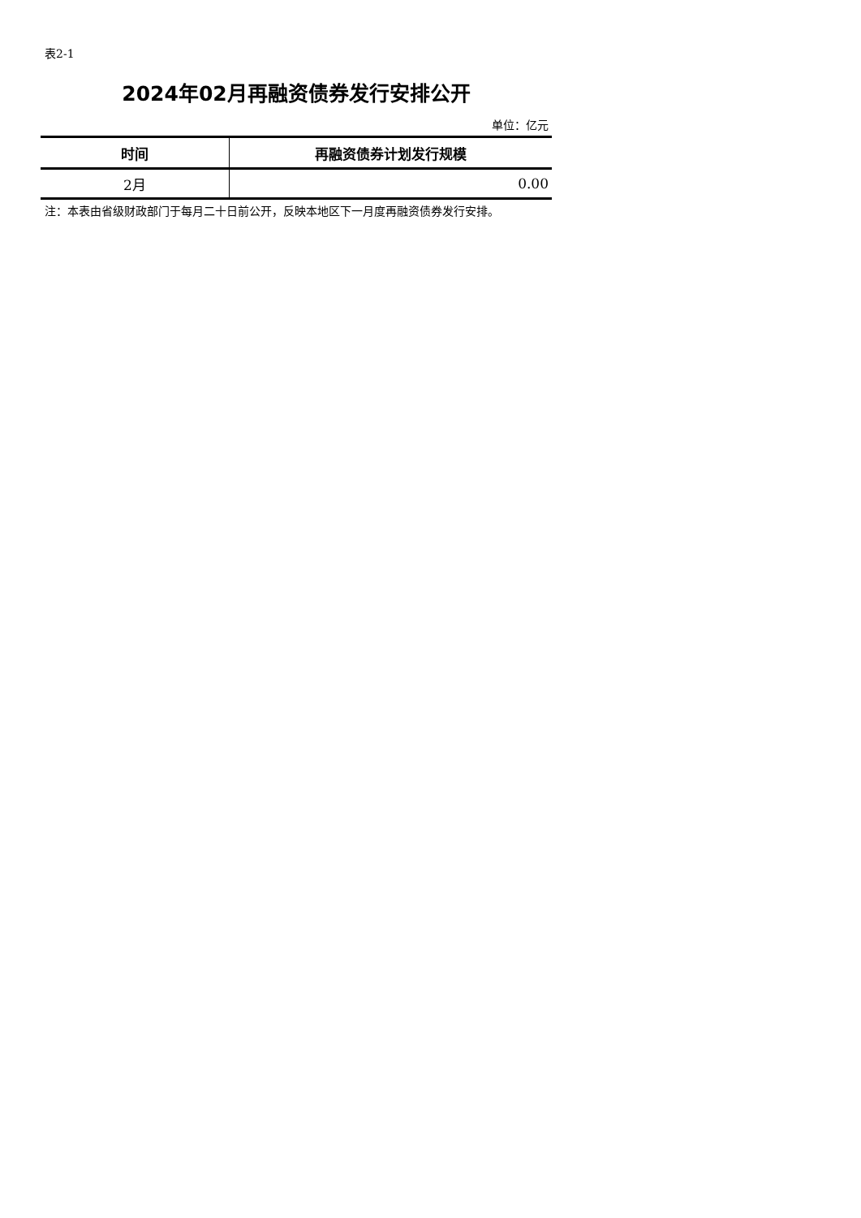表2-1
2024年02月再融资债券发行安排公开
单位：亿元
| 时间 | 再融资债券计划发行规模 |
| --- | --- |
| 2月 | 0.00 |
注：本表由省级财政部门于每月二十日前公开，反映本地区下一月度再融资债券发行安排。